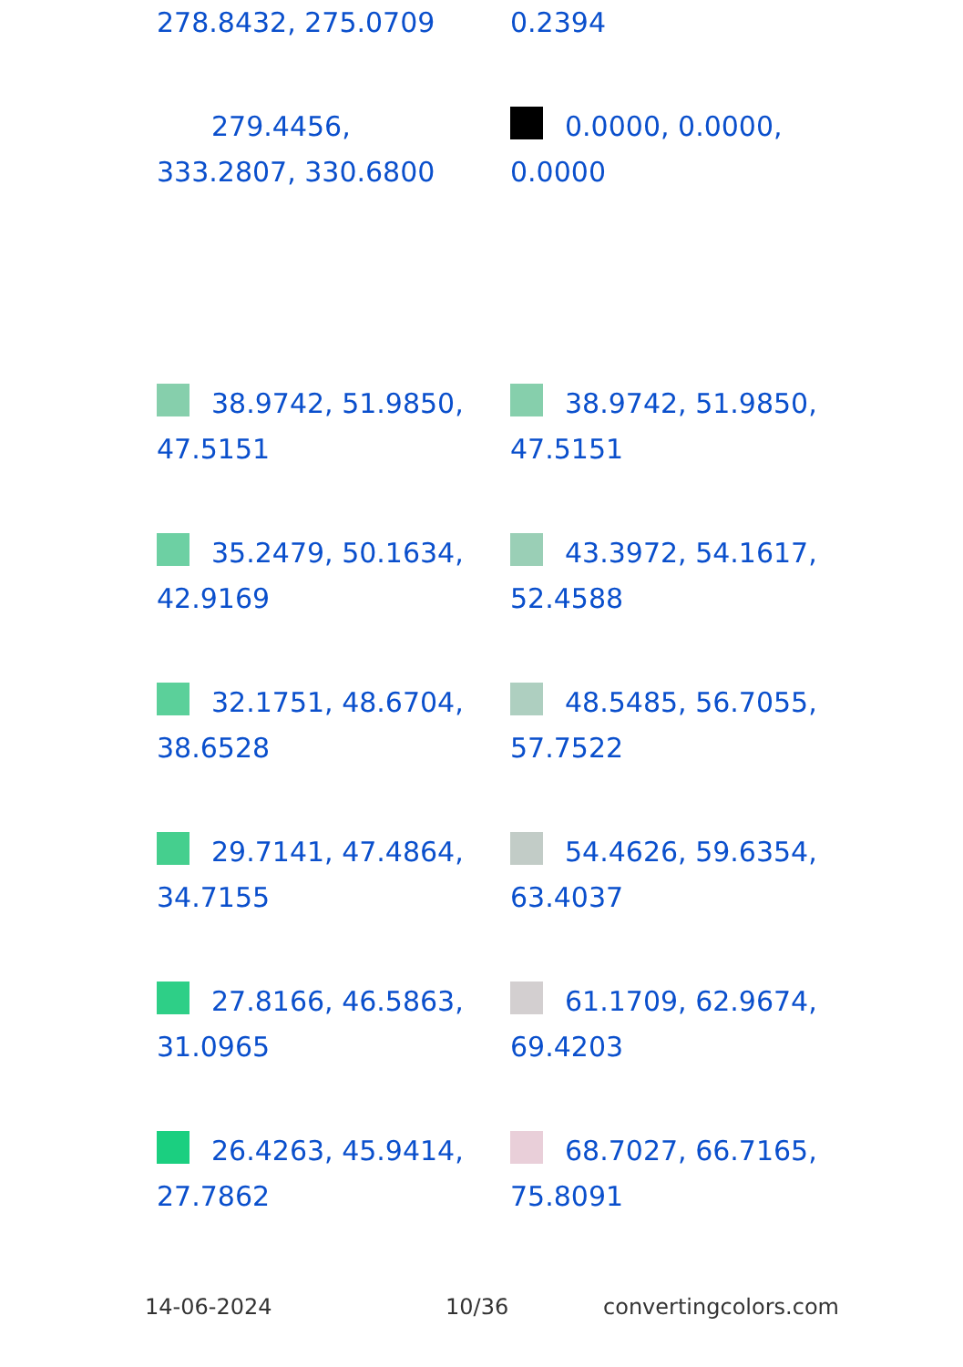278.8432, 275.0709 0.2394
279.4456, 333.2807, 330.6800
0.0000, 0.0000, 0.0000
38.9742, 51.9850, 47.5151
38.9742, 51.9850, 47.5151
35.2479, 50.1634, 42.9169
43.3972, 54.1617, 52.4588
32.1751, 48.6704, 38.6528
48.5485, 56.7055, 57.7522
29.7141, 47.4864, 34.7155
54.4626, 59.6354, 63.4037
27.8166, 46.5863, 31.0965
61.1709, 62.9674, 69.4203
26.4263, 45.9414, 27.7862
68.7027, 66.7165, 75.8091
14-06-2024 10/36 convertingcolors.com